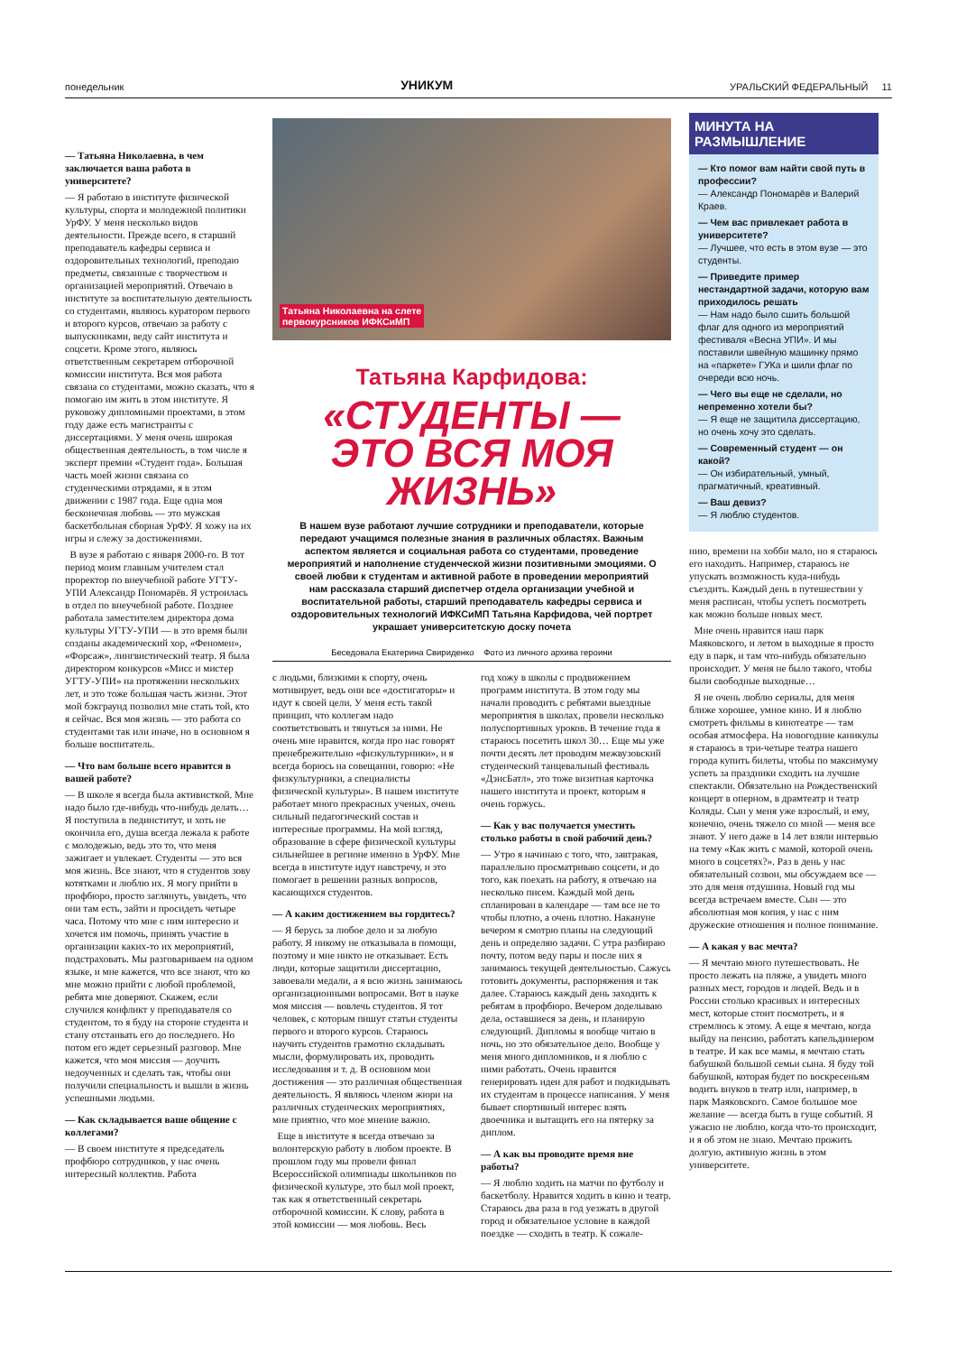понедельник УНИКУМ УРАЛЬСКИЙ ФЕДЕРАЛЬНЫЙ 11
— Татьяна Николаевна, в чем заключается ваша работа в университете?
— Я работаю в институте физической культуры, спорта и молодежной политики УрФУ. У меня несколько видов деятельности. Прежде всего, я старший преподаватель кафедры сервиса и оздоровительных технологий, преподаю предметы, связанные с творчеством и организацией мероприятий. Отвечаю в институте за воспитательную деятельность со студентами, являюсь куратором первого и второго курсов, отвечаю за работу с выпускниками, веду сайт института и соцсети. Кроме этого, являюсь ответственным секретарем отборочной комиссии института. Вся моя работа связана со студентами, можно сказать, что я помогаю им жить в этом институте. Я руковожу дипломными проектами, в этом году даже есть магистранты с диссертациями. У меня очень широкая общественная деятельность, в том числе я эксперт премии «Студент года». Большая часть моей жизни связана со студенческими отрядами, я в этом движении с 1987 года. Еще одна моя бесконечная любовь — это мужская баскетбольная сборная УрФУ. Я хожу на их игры и слежу за достижениями.
В вузе я работаю с января 2000-го. В тот период моим главным учителем стал проректор по внеучебной работе УГТУ-УПИ Александр Пономарёв. Я устроилась в отдел по внеучебной работе. Позднее работала заместителем директора дома культуры УГТУ-УПИ — в это время были созданы академический хор, «Феномен», «Форсаж», лингвистический театр. Я была директором конкурсов «Мисс и мистер УГТУ-УПИ» на протяжении нескольких лет, и это тоже большая часть жизни. Этот мой бэкграунд позволил мне стать той, кто я сейчас. Вся моя жизнь — это работа со студентами так или иначе, но в основном я больше воспитатель.
— Что вам больше всего нравится в вашей работе?
— В школе я всегда была активисткой. Мне надо было где-нибудь что-нибудь делать… Я поступила в пединститут, и хоть не окончила его, душа всегда лежала к работе с молодежью, ведь это то, что меня зажигает и увлекает. Студенты — это вся моя жизнь. Все знают, что я студентов зову котятками и люблю их. Я могу прийти в профбюро, просто заглянуть, увидеть, что они там есть, зайти и просидеть четыре часа. Потому что мне с ним интересно и хочется им помочь, принять участие в организации каких-то их мероприятий, подстраховать. Мы разговариваем на одном языке, и мне кажется, что все знают, что ко мне можно прийти с любой проблемой, ребята мне доверяют. Скажем, если случился конфликт у преподавателя со студентом, то я буду на стороне студента и стану отстаивать его до последнего. Но потом его ждет серьезный разговор. Мне кажется, что моя миссия — доучить недоученных и сделать так, чтобы они получили специальность и вышли в жизнь успешными людьми.
— Как складывается ваше общение с коллегами?
— В своем институте я председатель профбюро сотрудников, у нас очень интересный коллектив. Работа
Татьяна Николаевна на слете
первокурсников ИФКСиМП
Татьяна Карфидова:
«СТУДЕНТЫ —
ЭТО ВСЯ МОЯ ЖИЗНЬ»
В нашем вузе работают лучшие сотрудники и преподаватели, которые передают учащимся полезные знания в различных областях. Важным аспектом является и социальная работа со студентами, проведение мероприятий и наполнение студенческой жизни позитивными эмоциями. О своей любви к студентам и активной работе в проведении мероприятий нам рассказала старший диспетчер отдела организации учебной и воспитательной работы, старший преподаватель кафедры сервиса и оздоровительных технологий ИФКСиМП Татьяна Карфидова, чей портрет украшает университетскую доску почета
Беседовала Екатерина Свириденко Фото из личного архива героини
с людьми, близкими к спорту, очень мотивирует, ведь они все «достигаторы» и идут к своей цели. У меня есть такой принцип, что коллегам надо соответствовать и тянуться за ними. Не очень мне нравится, когда про нас говорят пренебрежительно «физкультурники», и я всегда борюсь на совещании, говорю: «Не физкультурники, а специалисты физической культуры». В нашем институте работает много прекрасных ученых, очень сильный педагогический состав и интересные программы. На мой взгляд, образование в сфере физической культуры сильнейшее в регионе именно в УрФУ. Мне всегда в институте идут навстречу, и это помогает в решении разных вопросов, касающихся студентов.
— А каким достижением вы гордитесь?
— Я берусь за любое дело и за любую работу. Я никому не отказывала в помощи, поэтому и мне никто не отказывает. Есть люди, которые защитили диссертацию, завоевали медали, а я всю жизнь занимаюсь организационными вопросами. Вот в науке моя миссия — вовлечь студентов. Я тот человек, с которым пишут статьи студенты первого и второго курсов. Стараюсь научить студентов грамотно складывать мысли, формулировать их, проводить исследования и т. д. В основном мои достижения — это различная общественная деятельность. Я являюсь членом жюри на различных студенческих мероприятиях, мне приятно, что мое мнение важно.
Еще в институте я всегда отвечаю за волонтерскую работу в любом проекте. В прошлом году мы провели финал Всероссийской олимпиады школьников по физической культуре, это был мой проект, так как я ответственный секретарь отборочной комиссии. К слову, работа в этой комиссии — моя любовь. Весь
год хожу в школы с продвижением программ института. В этом году мы начали проводить с ребятами выездные мероприятия в школах, провели несколько полуспортивных уроков. В течение года я стараюсь посетить школ 30… Еще мы уже почти десять лет проводим межвузовский студенческий танцевальный фестиваль «ДэнсБатл», это тоже визитная карточка нашего института и проект, которым я очень горжусь.
— Как у вас получается уместить столько работы в свой рабочий день?
— Утро я начинаю с того, что, завтракая, параллельно просматриваю соцсети, и до того, как поехать на работу, я отвечаю на несколько писем. Каждый мой день спланирован в календаре — там все не то чтобы плотно, а очень плотно. Накануне вечером я смотрю планы на следующий день и определяю задачи. С утра разбираю почту, потом веду пары и после них я занимаюсь текущей деятельностью. Сажусь готовить документы, распоряжения и так далее. Стараюсь каждый день заходить к ребятам в профбюро. Вечером доделываю дела, оставшиеся за день, и планирую следующий. Дипломы я вообще читаю в ночь, но это обязательное дело. Вообще у меня много дипломников, и я люблю с ними работать. Очень нравится генерировать идеи для работ и подкидывать их студентам в процессе написания. У меня бывает спортивный интерес взять двоечника и вытащить его на пятерку за диплом.
— А как вы проводите время вне работы?
— Я люблю ходить на матчи по футболу и баскетболу. Нравится ходить в кино и театр. Стараюсь два раза в год уезжать в другой город и обязательное условие в каждой поездке — сходить в театр. К сожале-
МИНУТА НА РАЗМЫШЛЕНИЕ
— Кто помог вам найти свой путь в профессии?
— Александр Пономарёв и Валерий Краев.
— Чем вас привлекает работа в университете?
— Лучшее, что есть в этом вузе — это студенты.
— Приведите пример нестандартной задачи, которую вам приходилось решать
— Нам надо было сшить большой флаг для одного из мероприятий фестиваля «Весна УПИ». И мы поставили швейную машинку прямо на «паркете» ГУКа и шили флаг по очереди всю ночь.
— Чего вы еще не сделали, но непременно хотели бы?
— Я еще не защитила диссертацию, но очень хочу это сделать.
— Современный студент — он какой?
— Он избирательный, умный, прагматичный, креативный.
— Ваш девиз?
— Я люблю студентов.
нию, времени на хобби мало, но я стараюсь его находить. Например, стараюсь не упускать возможность куда-нибудь съездить. Каждый день в путешествии у меня расписан, чтобы успеть посмотреть как можно больше новых мест.
Мне очень нравится наш парк Маяковского, и летом в выходные я просто еду в парк, и там что-нибудь обязательно происходит. У меня не было такого, чтобы были свободные выходные…
Я не очень люблю сериалы, для меня ближе хорошее, умное кино. И я люблю смотреть фильмы в кинотеатре — там особая атмосфера. На новогодние каникулы я стараюсь в три-четыре театра нашего города купить билеты, чтобы по максимуму успеть за праздники сходить на лучшие спектакли. Обязательно на Рождественский концерт в оперном, в драмтеатр и театр Коляды. Сын у меня уже взрослый, и ему, конечно, очень тяжело со мной — меня все знают. У него даже в 14 лет взяли интервью на тему «Как жить с мамой, которой очень много в соцсетях?». Раз в день у нас обязательный созвон, мы обсуждаем все — это для меня отдушина. Новый год мы всегда встречаем вместе. Сын — это абсолютная моя копия, у нас с ним дружеские отношения и полное понимание.
— А какая у вас мечта?
— Я мечтаю много путешествовать. Не просто лежать на пляже, а увидеть много разных мест, городов и людей. Ведь и в России столько красивых и интересных мест, которые стоит посмотреть, и я стремлюсь к этому. А еще я мечтаю, когда выйду на пенсию, работать капельдинером в театре. И как все мамы, я мечтаю стать бабушкой большой семьи сына. Я буду той бабушкой, которая будет по воскресеньям водить внуков в театр или, например, в парк Маяковского. Самое большое мое желание — всегда быть в гуще событий. Я ужасно не люблю, когда что-то происходит, и я об этом не знаю. Мечтаю прожить долгую, активную жизнь в этом университете.